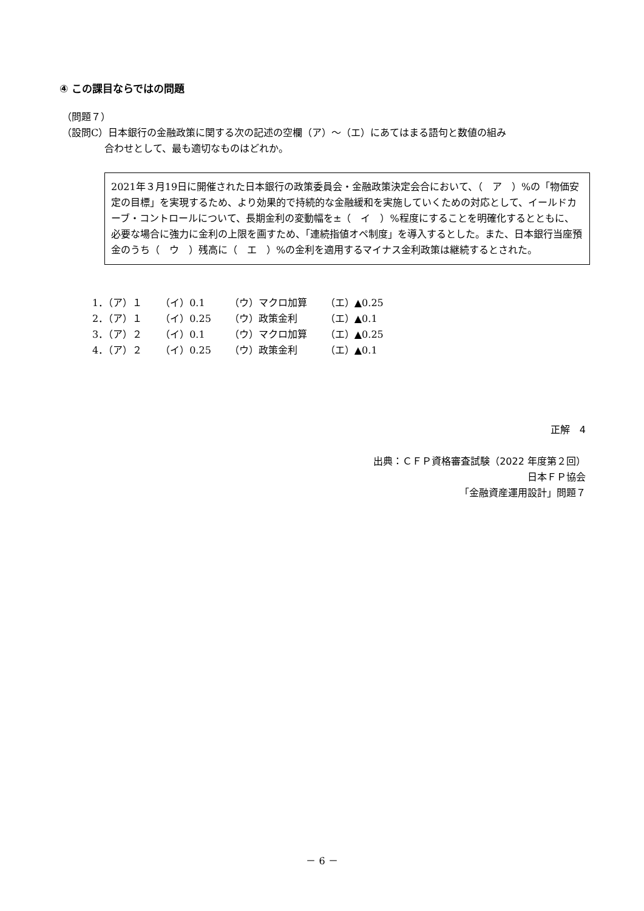④ この課目ならではの問題
（問題７）
（設問C）日本銀行の金融政策に関する次の記述の空欄（ア）～（エ）にあてはまる語句と数値の組み
合わせとして、最も適切なものはどれか。
2021年３月19日に開催された日本銀行の政策委員会・金融政策決定会合において、（　ア　）%の「物価安定の目標」を実現するため、より効果的で持続的な金融緩和を実施していくための対応として、イールドカーブ・コントロールについて、長期金利の変動幅を±（　イ　）%程度にすることを明確化するとともに、必要な場合に強力に金利の上限を画すため、「連続指値オペ制度」を導入するとした。また、日本銀行当座預金のうち（　ウ　）残高に（　エ　）%の金利を適用するマイナス金利政策は継続するとされた。
| 1．（ア）１ | （イ）0.1 | （ウ）マクロ加算 | （エ）▲0.25 |
| 2．（ア）１ | （イ）0.25 | （ウ）政策金利 | （エ）▲0.1 |
| 3．（ア）２ | （イ）0.1 | （ウ）マクロ加算 | （エ）▲0.25 |
| 4．（ア）２ | （イ）0.25 | （ウ）政策金利 | （エ）▲0.1 |
正解　4
出典：ＣＦＰ資格審査試験（2022 年度第２回）
日本ＦＰ協会
「金融資産運用設計」問題７
－ 6 －